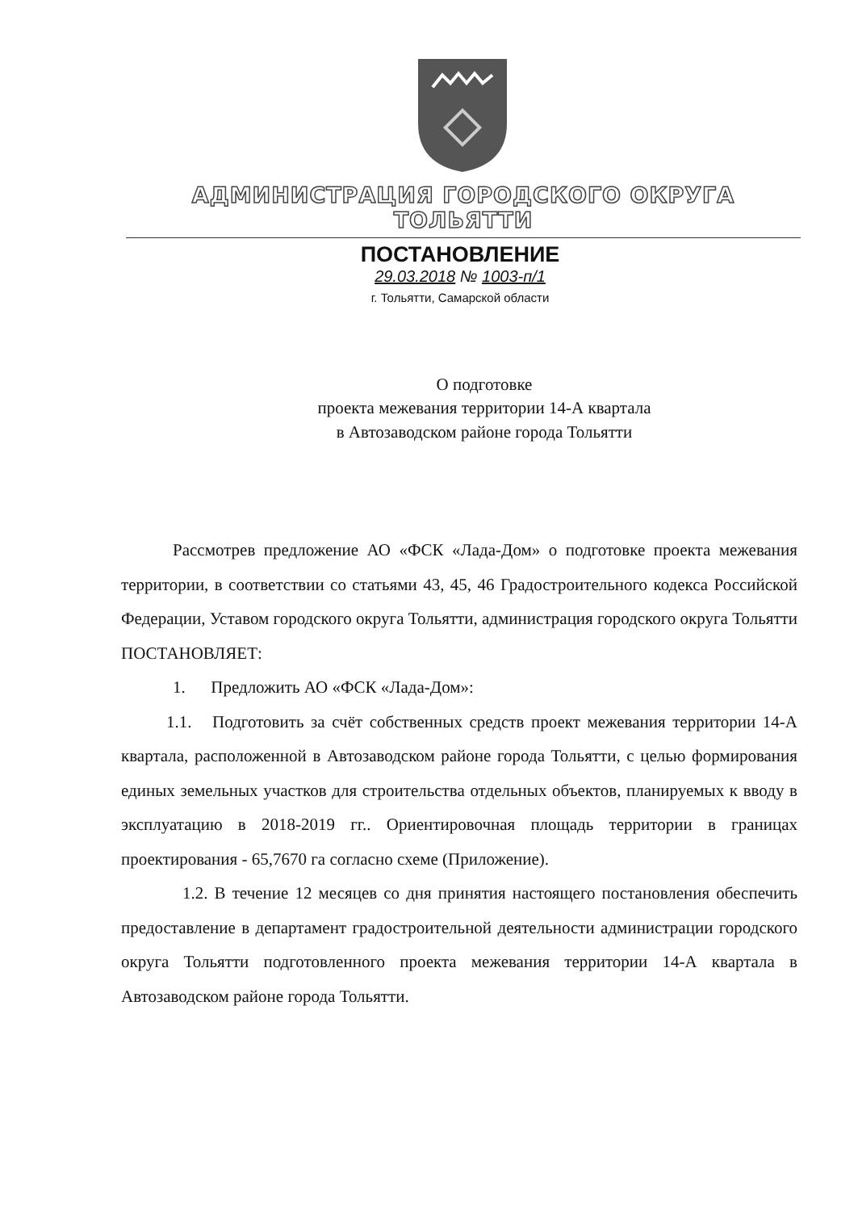АДМИНИСТРАЦИЯ ГОРОДСКОГО ОКРУГА ТОЛЬЯТТИ
ПОСТАНОВЛЕНИЕ
29.03.2018 № 1003-п/1
г. Тольятти, Самарской области
О подготовке
проекта межевания территории 14-А квартала
в Автозаводском районе города Тольятти
Рассмотрев предложение АО «ФСК «Лада-Дом» о подготовке проекта межевания территории, в соответствии со статьями 43, 45, 46 Градостроительного кодекса Российской Федерации, Уставом городского округа Тольятти, администрация городского округа Тольятти ПОСТАНОВЛЯЕТ:
1. Предложить АО «ФСК «Лада-Дом»:
1.1. Подготовить за счёт собственных средств проект межевания территории 14-А квартала, расположенной в Автозаводском районе города Тольятти, с целью формирования единых земельных участков для строительства отдельных объектов, планируемых к вводу в эксплуатацию в 2018-2019 гг.. Ориентировочная площадь территории в границах проектирования - 65,7670 га согласно схеме (Приложение).
1.2. В течение 12 месяцев со дня принятия настоящего постановления обеспечить предоставление в департамент градостроительной деятельности администрации городского округа Тольятти подготовленного проекта межевания территории 14-А квартала в Автозаводском районе города Тольятти.